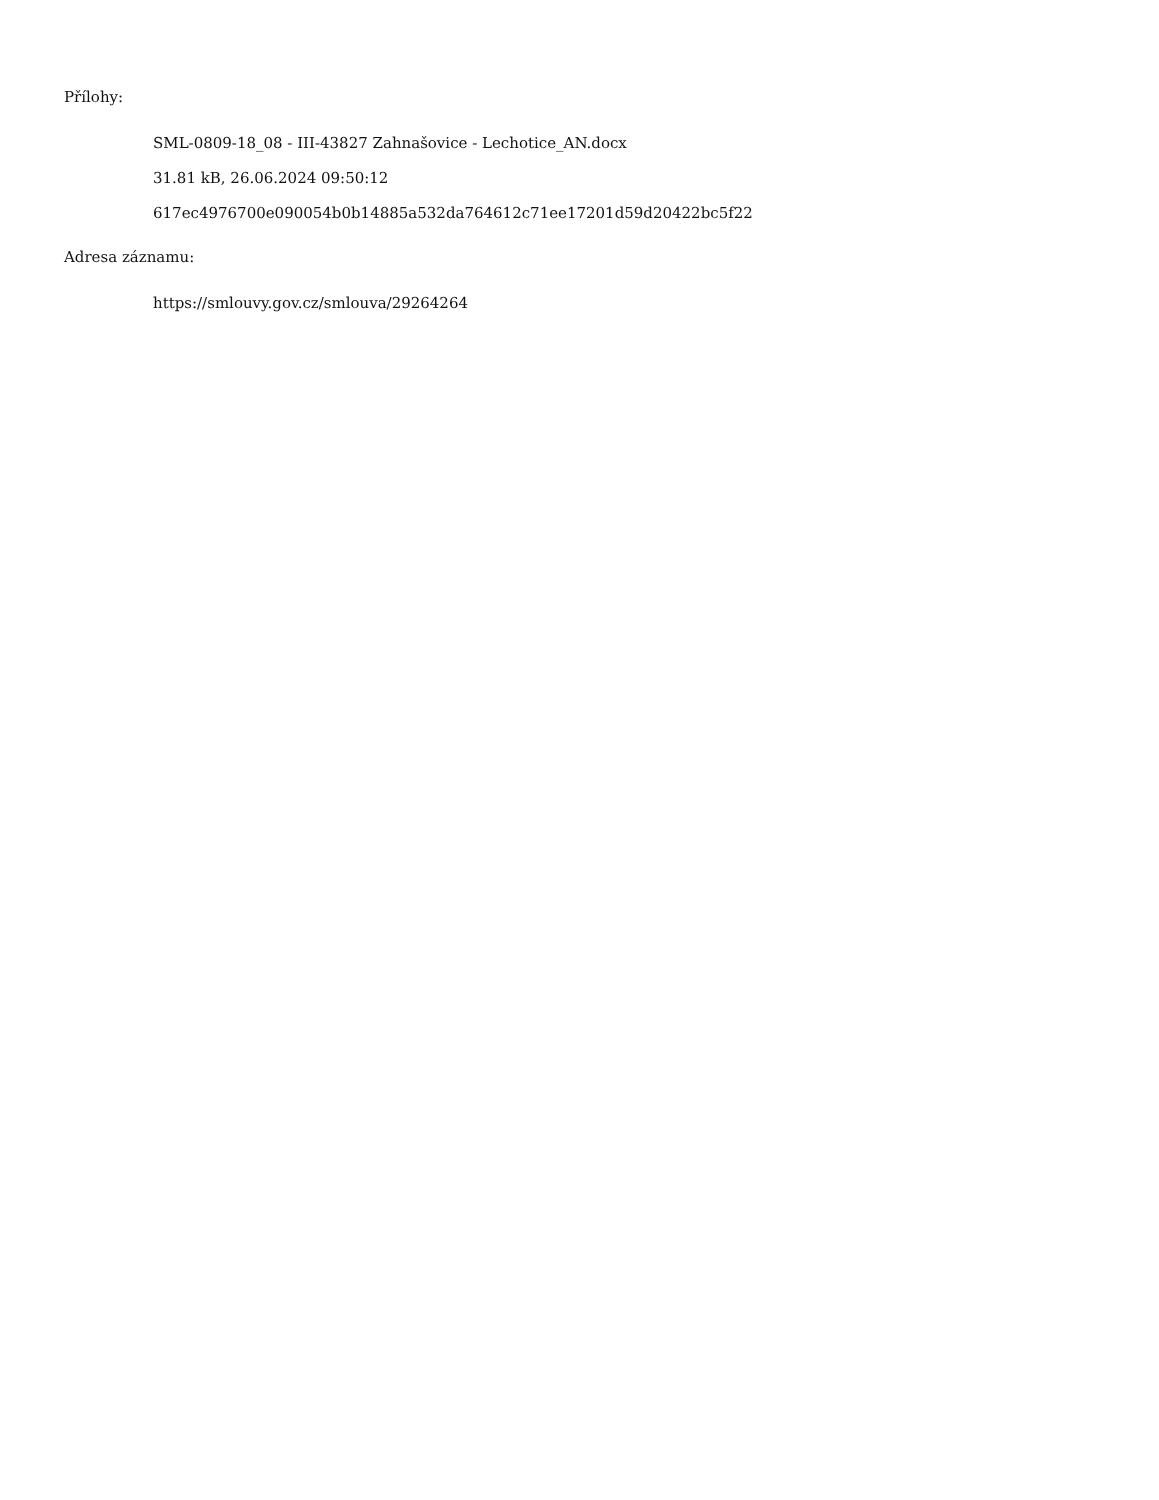Přílohy:
SML-0809-18_08 - III-43827 Zahnašovice - Lechotice_AN.docx
31.81 kB, 26.06.2024 09:50:12
617ec4976700e090054b0b14885a532da764612c71ee17201d59d20422bc5f22
Adresa záznamu:
https://smlouvy.gov.cz/smlouva/29264264